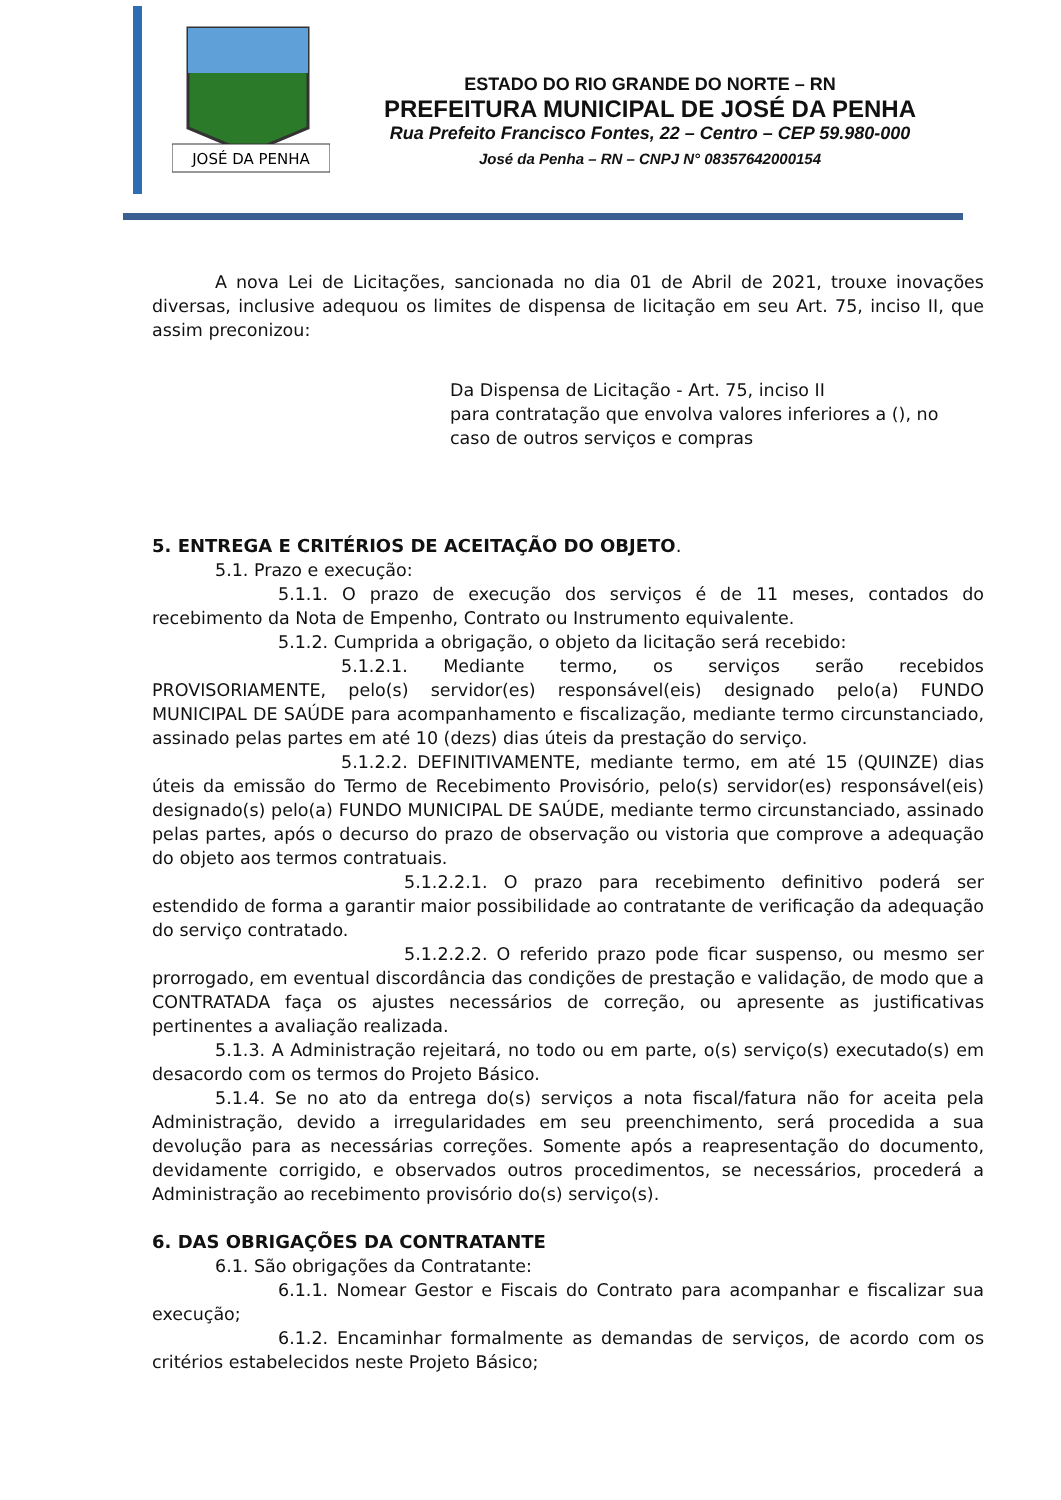JOSÉ DA PENHA
ESTADO DO RIO GRANDE DO NORTE – RN
PREFEITURA MUNICIPAL DE JOSÉ DA PENHA
Rua Prefeito Francisco Fontes, 22 – Centro – CEP 59.980-000
José da Penha – RN – CNPJ N° 08357642000154
A nova Lei de Licitações, sancionada no dia 01 de Abril de 2021, trouxe inovações diversas, inclusive adequou os limites de dispensa de licitação em seu Art. 75, inciso II, que assim preconizou:
Da Dispensa de Licitação - Art. 75, inciso II
para contratação que envolva valores inferiores a (), no caso de outros serviços e compras
5. ENTREGA E CRITÉRIOS DE ACEITAÇÃO DO OBJETO.
5.1. Prazo e execução:
5.1.1. O prazo de execução dos serviços é de 11 meses, contados do recebimento da Nota de Empenho, Contrato ou Instrumento equivalente.
5.1.2. Cumprida a obrigação, o objeto da licitação será recebido:
5.1.2.1. Mediante termo, os serviços serão recebidos PROVISORIAMENTE, pelo(s) servidor(es) responsável(eis) designado pelo(a) FUNDO MUNICIPAL DE SAÚDE para acompanhamento e fiscalização, mediante termo circunstanciado, assinado pelas partes em até 10 (dezs) dias úteis da prestação do serviço.
5.1.2.2. DEFINITIVAMENTE, mediante termo, em até 15 (QUINZE) dias úteis da emissão do Termo de Recebimento Provisório, pelo(s) servidor(es) responsável(eis) designado(s) pelo(a) FUNDO MUNICIPAL DE SAÚDE, mediante termo circunstanciado, assinado pelas partes, após o decurso do prazo de observação ou vistoria que comprove a adequação do objeto aos termos contratuais.
5.1.2.2.1. O prazo para recebimento definitivo poderá ser estendido de forma a garantir maior possibilidade ao contratante de verificação da adequação do serviço contratado.
5.1.2.2.2. O referido prazo pode ficar suspenso, ou mesmo ser prorrogado, em eventual discordância das condições de prestação e validação, de modo que a CONTRATADA faça os ajustes necessários de correção, ou apresente as justificativas pertinentes a avaliação realizada.
5.1.3. A Administração rejeitará, no todo ou em parte, o(s) serviço(s) executado(s) em desacordo com os termos do Projeto Básico.
5.1.4. Se no ato da entrega do(s) serviços a nota fiscal/fatura não for aceita pela Administração, devido a irregularidades em seu preenchimento, será procedida a sua devolução para as necessárias correções. Somente após a reapresentação do documento, devidamente corrigido, e observados outros procedimentos, se necessários, procederá a Administração ao recebimento provisório do(s) serviço(s).
6. DAS OBRIGAÇÕES DA CONTRATANTE
6.1. São obrigações da Contratante:
6.1.1. Nomear Gestor e Fiscais do Contrato para acompanhar e fiscalizar sua execução;
6.1.2. Encaminhar formalmente as demandas de serviços, de acordo com os critérios estabelecidos neste Projeto Básico;